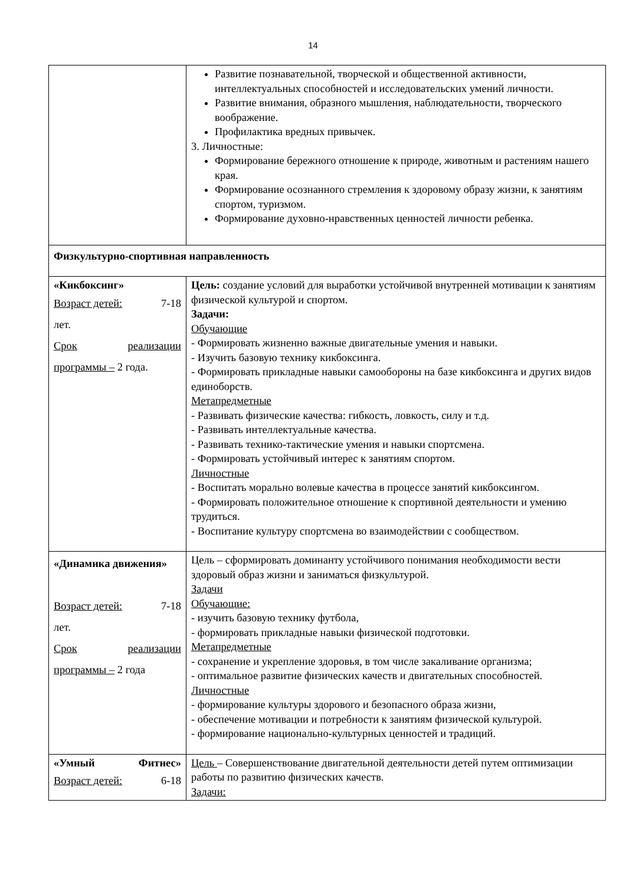14
| | Развитие познавательной, творческой и общественной активности, интеллектуальных способностей и исследовательских умений личности. Развитие внимания, образного мышления, наблюдательности, творческого воображение. Профилактика вредных привычек. 3. Личностные: Формирование бережного отношение к природе, животным и растениям нашего края. Формирование осознанного стремления к здоровому образу жизни, к занятиям спортом, туризмом. Формирование духовно-нравственных ценностей личности ребенка. |
| Физкультурно-спортивная направленность | |
| «Кикбоксинг» Возраст детей: 7-18 лет. Срок реализации программы – 2 года. | Цель: создание условий для выработки устойчивой внутренней мотивации к занятиям физической культурой и спортом. Задачи: Обучающие - Формировать жизненно важные двигательные умения и навыки. - Изучить базовую технику кикбоксинга. - Формировать прикладные навыки самообороны на базе кикбоксинга и других видов единоборств. Метапредметные - Развивать физические качества: гибкость, ловкость, силу и т.д. - Развивать интеллектуальные качества. - Развивать технико-тактические умения и навыки спортсмена. - Формировать устойчивый интерес к занятиям спортом. Личностные - Воспитать морально волевые качества в процессе занятий кикбоксингом. - Формировать положительное отношение к спортивной деятельности и умению трудиться. - Воспитание культуру спортсмена во взаимодействии с сообществом. |
| «Динамика движения» Возраст детей: 7-18 лет. Срок реализации программы – 2 года | Цель – сформировать доминанту устойчивого понимания необходимости вести здоровый образ жизни и заниматься физкультурой. Задачи Обучающие: - изучить базовую технику футбола, - формировать прикладные навыки физической подготовки. Метапредметные - сохранение и укрепление здоровья, в том числе закаливание организма; - оптимальное развитие физических качеств и двигательных способностей. Личностные - формирование культуры здорового и безопасного образа жизни, - обеспечение мотивации и потребности к занятиям физической культурой. - формирование национально-культурных ценностей и традиций. |
| «Умный Фитнес» Возраст детей: 6-18 | Цель – Совершенствование двигательной деятельности детей путем оптимизации работы по развитию физических качеств. Задачи: |